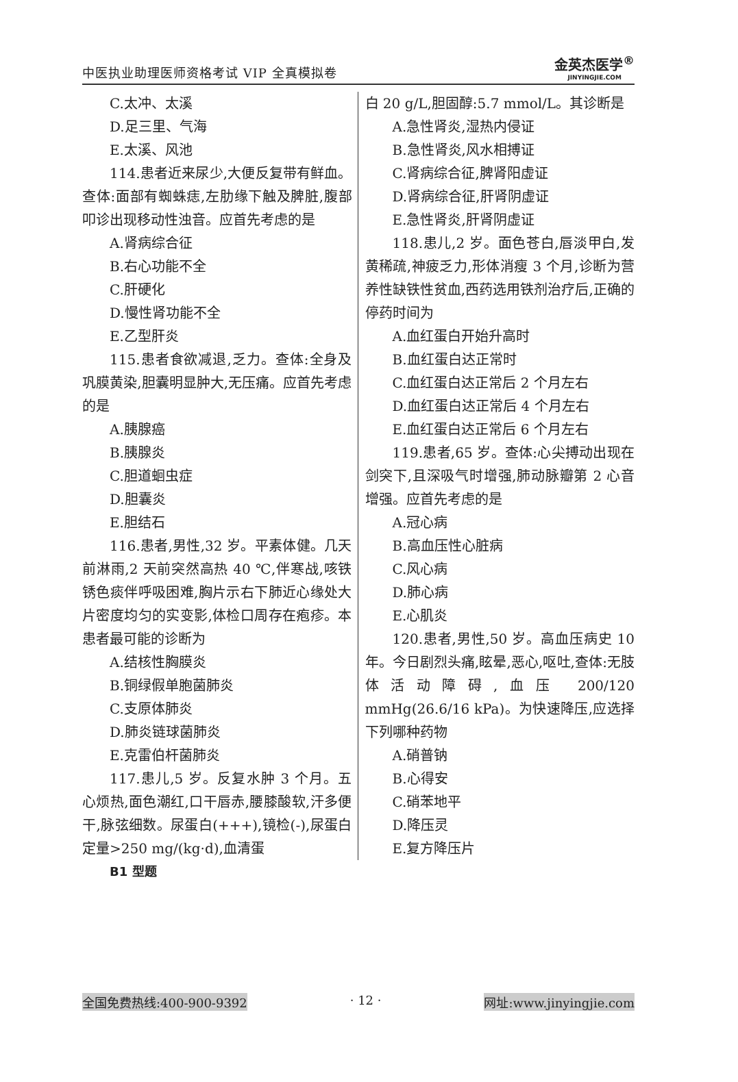中医执业助理医师资格考试 VIP 全真模拟卷
金英杰医学<sup>®</sup>
JINYINGJIE.COM
C.太冲、太溪
D.足三里、气海
E.太溪、风池
114.患者近来尿少,大便反复带有鲜血。查体:面部有蜘蛛痣,左肋缘下触及脾脏,腹部叩诊出现移动性浊音。应首先考虑的是
A.肾病综合征
B.右心功能不全
C.肝硬化
D.慢性肾功能不全
E.乙型肝炎
115.患者食欲减退,乏力。查体:全身及巩膜黄染,胆囊明显肿大,无压痛。应首先考虑的是
A.胰腺癌
B.胰腺炎
C.胆道蛔虫症
D.胆囊炎
E.胆结石
116.患者,男性,32 岁。平素体健。几天前淋雨,2 天前突然高热 40 ℃,伴寒战,咳铁锈色痰伴呼吸困难,胸片示右下肺近心缘处大片密度均匀的实变影,体检口周存在疱疹。本患者最可能的诊断为
A.结核性胸膜炎
B.铜绿假单胞菌肺炎
C.支原体肺炎
D.肺炎链球菌肺炎
E.克雷伯杆菌肺炎
117.患儿,5 岁。反复水肿 3 个月。五心烦热,面色潮红,口干唇赤,腰膝酸软,汗多便干,脉弦细数。尿蛋白(+++),镜检(-),尿蛋白定量>250 mg/(kg·d),血清蛋
白 20 g/L,胆固醇:5.7 mmol/L。其诊断是
A.急性肾炎,湿热内侵证
B.急性肾炎,风水相搏证
C.肾病综合征,脾肾阳虚证
D.肾病综合征,肝肾阴虚证
E.急性肾炎,肝肾阴虚证
118.患儿,2 岁。面色苍白,唇淡甲白,发黄稀疏,神疲乏力,形体消瘦 3 个月,诊断为营养性缺铁性贫血,西药选用铁剂治疗后,正确的停药时间为
A.血红蛋白开始升高时
B.血红蛋白达正常时
C.血红蛋白达正常后 2 个月左右
D.血红蛋白达正常后 4 个月左右
E.血红蛋白达正常后 6 个月左右
119.患者,65 岁。查体:心尖搏动出现在剑突下,且深吸气时增强,肺动脉瓣第 2 心音增强。应首先考虑的是
A.冠心病
B.高血压性心脏病
C.风心病
D.肺心病
E.心肌炎
120.患者,男性,50 岁。高血压病史 10 年。今日剧烈头痛,眩晕,恶心,呕吐,查体:无肢体活动障碍,血压 200/120 mmHg(26.6/16 kPa)。为快速降压,应选择下列哪种药物
A.硝普钠
B.心得安
C.硝苯地平
D.降压灵
E.复方降压片
B1 型题
全国免费热线:400-900-9392 · 12 · 网址:www.jinyingjie.com